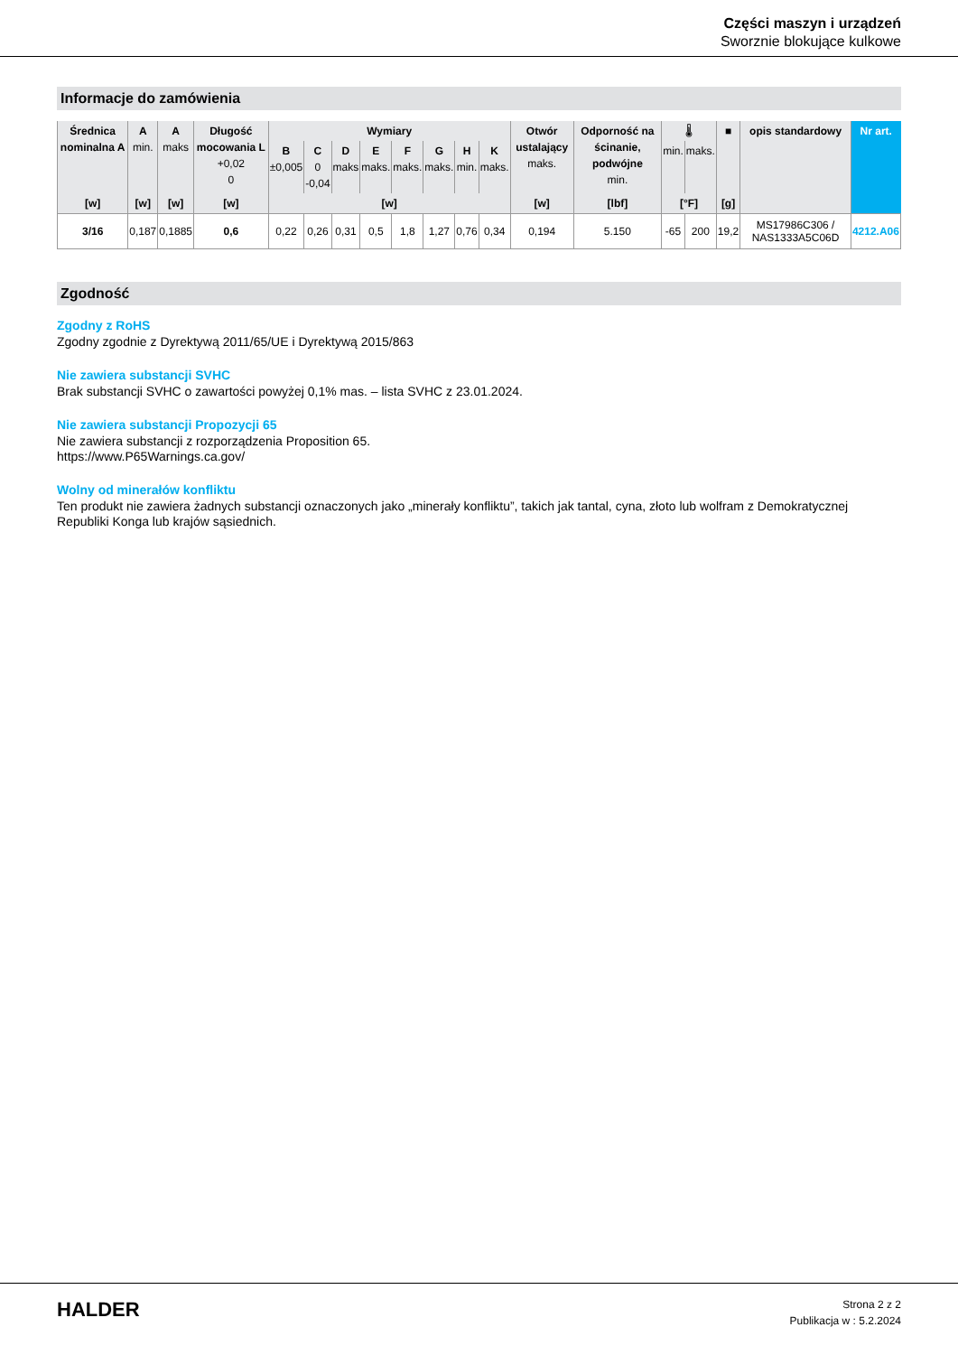Części maszyn i urządzeń
Sworznie blokujące kulkowe
Informacje do zamówienia
| Średnica nominalna A | A min. | A maks | Długość mocowania L +0,02 0 | Wymiary | | | | | | | | Otwór ustalający maks. | Odporność na ścinanie, podwójne min. | 🌡 | | ■ | opis standardowy | Nr art. |
| --- | --- | --- | --- | --- | --- | --- | --- | --- | --- | --- | --- | --- | --- | --- | --- | --- | --- | --- |
| | | | | B ±0,005 | C 0 -0,04 | D maks | E maks. | F maks. | G maks. | H min. | K maks. | | | min. | maks. | | | |
| [w] | [w] | [w] | [w] | [w] | | | | | | | | [w] | [lbf] | [°F] | | [g] | | |
| 3/16 | 0,187 | 0,1885 | 0,6 | 0,22 | 0,26 | 0,31 | 0,5 | 1,8 | 1,27 | 0,76 | 0,34 | 0,194 | 5.150 | -65 | 200 | 19,2 | MS17986C306 / NAS1333A5C06D | 4212.A06 |
Zgodność
Zgodny z RoHS
Zgodny zgodnie z Dyrektywą 2011/65/UE i Dyrektywą 2015/863
Nie zawiera substancji SVHC
Brak substancji SVHC o zawartości powyżej 0,1% mas. – lista SVHC z 23.01.2024.
Nie zawiera substancji Propozycji 65
Nie zawiera substancji z rozporządzenia Proposition 65.
https://www.P65Warnings.ca.gov/
Wolny od minerałów konfliktu
Ten produkt nie zawiera żadnych substancji oznaczonych jako „minerały konfliktu”, takich jak tantal, cyna, złoto lub wolfram z Demokratycznej Republiki Konga lub krajów sąsiednich.
HALDER
Strona 2 z 2
Publikacja w : 5.2.2024